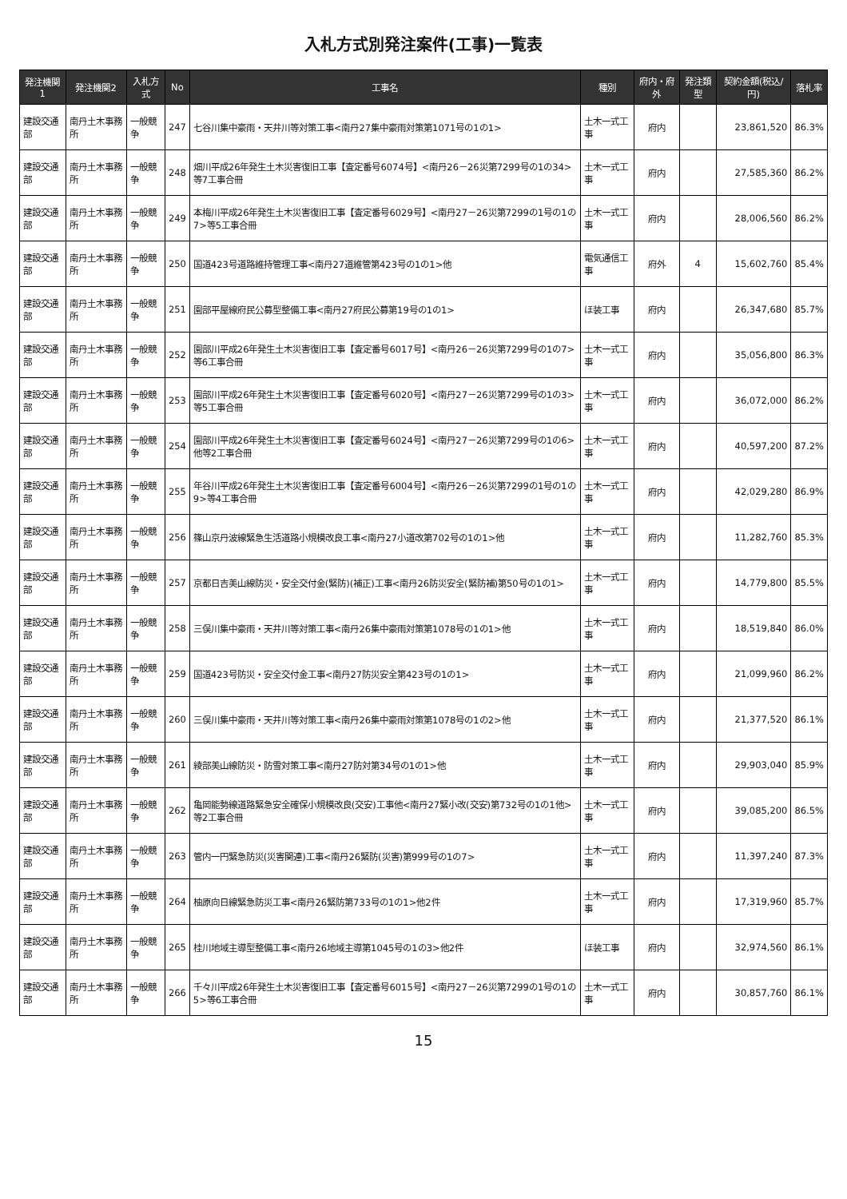入札方式別発注案件(工事)一覧表
| 発注機関1 | 発注機関2 | 入札方式 | No | 工事名 | 種別 | 府内・府外 | 発注類型 | 契約金額(税込/円) | 落札率 |
| --- | --- | --- | --- | --- | --- | --- | --- | --- | --- |
| 建設交通部 | 南丹土木事務所 | 一般競争 | 247 | 七谷川集中豪雨・天井川等対策工事<南丹27集中豪雨対策第1071号の1の1> | 土木一式工事 | 府内 | | 23,861,520 | 86.3% |
| 建設交通部 | 南丹土木事務所 | 一般競争 | 248 | 畑川平成26年発生土木災害復旧工事【査定番号6074号】<南丹26－26災第7299号の1の34>等7工事合冊 | 土木一式工事 | 府内 | | 27,585,360 | 86.2% |
| 建設交通部 | 南丹土木事務所 | 一般競争 | 249 | 本梅川平成26年発生土木災害復旧工事【査定番号6029号】<南丹27－26災第7299の1号の1の7>等5工事合冊 | 土木一式工事 | 府内 | | 28,006,560 | 86.2% |
| 建設交通部 | 南丹土木事務所 | 一般競争 | 250 | 国道423号道路維持管理工事<南丹27道維管第423号の1の1>他 | 電気通信工事 | 府外 | 4 | 15,602,760 | 85.4% |
| 建設交通部 | 南丹土木事務所 | 一般競争 | 251 | 園部平屋線府民公募型整備工事<南丹27府民公募第19号の1の1> | ほ装工事 | 府内 | | 26,347,680 | 85.7% |
| 建設交通部 | 南丹土木事務所 | 一般競争 | 252 | 園部川平成26年発生土木災害復旧工事【査定番号6017号】<南丹26－26災第7299号の1の7>等6工事合冊 | 土木一式工事 | 府内 | | 35,056,800 | 86.3% |
| 建設交通部 | 南丹土木事務所 | 一般競争 | 253 | 園部川平成26年発生土木災害復旧工事【査定番号6020号】<南丹27－26災第7299号の1の3>等5工事合冊 | 土木一式工事 | 府内 | | 36,072,000 | 86.2% |
| 建設交通部 | 南丹土木事務所 | 一般競争 | 254 | 園部川平成26年発生土木災害復旧工事【査定番号6024号】<南丹27－26災第7299号の1の6>他等2工事合冊 | 土木一式工事 | 府内 | | 40,597,200 | 87.2% |
| 建設交通部 | 南丹土木事務所 | 一般競争 | 255 | 年谷川平成26年発生土木災害復旧工事【査定番号6004号】<南丹26－26災第7299の1号の1の9>等4工事合冊 | 土木一式工事 | 府内 | | 42,029,280 | 86.9% |
| 建設交通部 | 南丹土木事務所 | 一般競争 | 256 | 篠山京丹波線緊急生活道路小規模改良工事<南丹27小道改第702号の1の1>他 | 土木一式工事 | 府内 | | 11,282,760 | 85.3% |
| 建設交通部 | 南丹土木事務所 | 一般競争 | 257 | 京都日吉美山線防災・安全交付金(緊防)(補正)工事<南丹26防災安全(緊防補)第50号の1の1> | 土木一式工事 | 府内 | | 14,779,800 | 85.5% |
| 建設交通部 | 南丹土木事務所 | 一般競争 | 258 | 三俣川集中豪雨・天井川等対策工事<南丹26集中豪雨対策第1078号の1の1>他 | 土木一式工事 | 府内 | | 18,519,840 | 86.0% |
| 建設交通部 | 南丹土木事務所 | 一般競争 | 259 | 国道423号防災・安全交付金工事<南丹27防災安全第423号の1の1> | 土木一式工事 | 府内 | | 21,099,960 | 86.2% |
| 建設交通部 | 南丹土木事務所 | 一般競争 | 260 | 三俣川集中豪雨・天井川等対策工事<南丹26集中豪雨対策第1078号の1の2>他 | 土木一式工事 | 府内 | | 21,377,520 | 86.1% |
| 建設交通部 | 南丹土木事務所 | 一般競争 | 261 | 綾部美山線防災・防雪対策工事<南丹27防対第34号の1の1>他 | 土木一式工事 | 府内 | | 29,903,040 | 85.9% |
| 建設交通部 | 南丹土木事務所 | 一般競争 | 262 | 亀岡能勢線道路緊急安全確保小規模改良(交安)工事他<南丹27緊小改(交安)第732号の1の1他>等2工事合冊 | 土木一式工事 | 府内 | | 39,085,200 | 86.5% |
| 建設交通部 | 南丹土木事務所 | 一般競争 | 263 | 管内一円緊急防災(災害関連)工事<南丹26緊防(災害)第999号の1の7> | 土木一式工事 | 府内 | | 11,397,240 | 87.3% |
| 建設交通部 | 南丹土木事務所 | 一般競争 | 264 | 柚原向日線緊急防災工事<南丹26緊防第733号の1の1>他2件 | 土木一式工事 | 府内 | | 17,319,960 | 85.7% |
| 建設交通部 | 南丹土木事務所 | 一般競争 | 265 | 桂川地域主導型整備工事<南丹26地域主導第1045号の1の3>他2件 | ほ装工事 | 府内 | | 32,974,560 | 86.1% |
| 建設交通部 | 南丹土木事務所 | 一般競争 | 266 | 千々川平成26年発生土木災害復旧工事【査定番号6015号】<南丹27－26災第7299の1号の1の5>等6工事合冊 | 土木一式工事 | 府内 | | 30,857,760 | 86.1% |
15